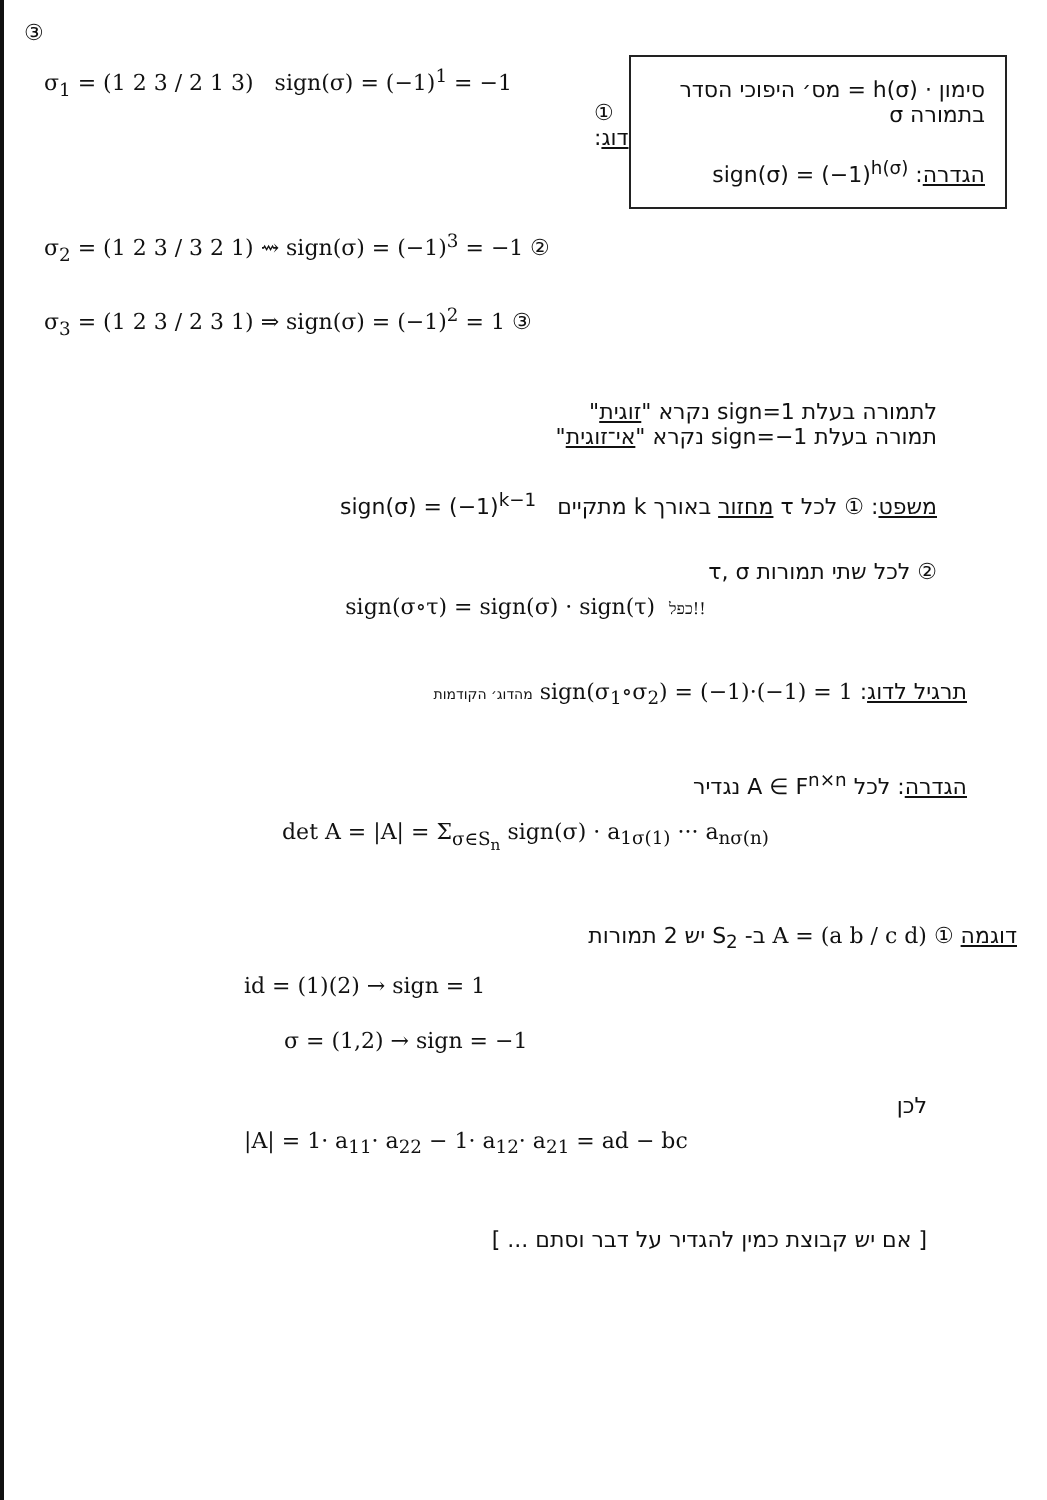③
σ<sub>1</sub> = (1 2 3 / 2 1 3) sign(σ) = (−1)<sup>1</sup> = −1
① :דוג
σ<sub>2</sub> = (1 2 3 / 3 2 1) ⇝ sign(σ) = (−1)<sup>3</sup> = −1 ②
σ<sub>3</sub> = (1 2 3 / 2 3 1) ⇒ sign(σ) = (−1)<sup>2</sup> = 1 ③
סימון · h(σ) = מס׳ היפוכי הסדר בתמורה σ
הגדרה: sign(σ) = (−1)<sup>h(σ)</sup>
לתמורה בעלת sign=1 נקרא "זוגית"
תמורה בעלת sign=−1 נקרא "אי־זוגית"
משפט: ① לכל τ מחזור באורך k מתקיים sign(σ) = (−1)<sup>k−1</sup>
② לכל שתי תמורות τ, σ
sign(σ∘τ) = sign(σ) · sign(τ) כפל!!
תרגיל לדוג: sign(σ<sub>1</sub>∘σ<sub>2</sub>) = (−1)·(−1) = 1 מהדוג׳ הקודמות
הגדרה: לכל A ∈ F<sup>n×n</sup> נגדיר
det A = |A| = Σ<sub>σ∈S<sub>n</sub></sub> sign(σ) · a<sub>1σ(1)</sub> ··· a<sub>nσ(n)</sub>
דוגמה ① A = (a b / c d) ב- S<sub>2</sub> יש 2 תמורות
id = (1)(2) → sign = 1
σ = (1,2) → sign = −1
לכן
|A| = 1· a<sub>11</sub>· a<sub>22</sub> − 1· a<sub>12</sub>· a<sub>21</sub> = ad − bc
[ אם יש קבוצת כמין להגדיר על דבר וסתם ... ]